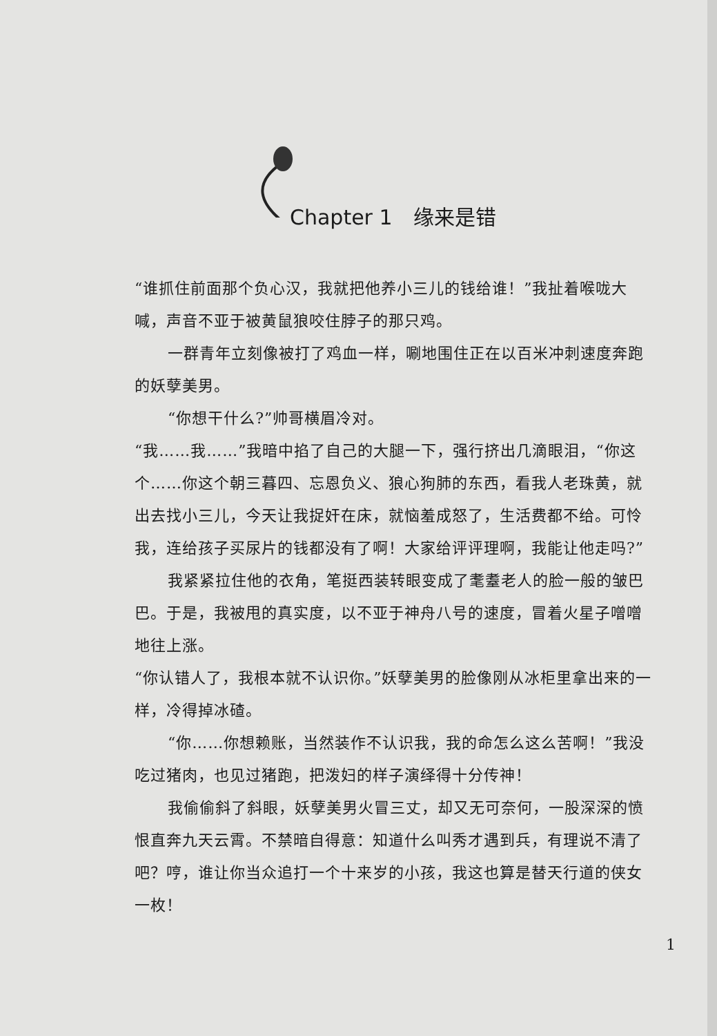Chapter 1 缘来是错
“谁抓住前面那个负心汉，我就把他养小三儿的钱给谁！”我扯着喉咙大喊，声音不亚于被黄鼠狼咬住脖子的那只鸡。
一群青年立刻像被打了鸡血一样，唰地围住正在以百米冲刺速度奔跑的妖孽美男。
“你想干什么?”帅哥横眉冷对。
“我……我……”我暗中掐了自己的大腿一下，强行挤出几滴眼泪，“你这个……你这个朝三暮四、忘恩负义、狼心狗肺的东西，看我人老珠黄，就出去找小三儿，今天让我捉奸在床，就恼羞成怒了，生活费都不给。可怜我，连给孩子买尿片的钱都没有了啊！大家给评评理啊，我能让他走吗?”
我紧紧拉住他的衣角，笔挺西装转眼变成了耄耋老人的脸一般的皱巴巴。于是，我被甩的真实度，以不亚于神舟八号的速度，冒着火星子噌噌地往上涨。
“你认错人了，我根本就不认识你。”妖孽美男的脸像刚从冰柜里拿出来的一样，冷得掉冰碴。
“你……你想赖账，当然装作不认识我，我的命怎么这么苦啊！”我没吃过猪肉，也见过猪跑，把泼妇的样子演绎得十分传神！
我偷偷斜了斜眼，妖孽美男火冒三丈，却又无可奈何，一股深深的愤恨直奔九天云霄。不禁暗自得意：知道什么叫秀才遇到兵，有理说不清了吧？哼，谁让你当众追打一个十来岁的小孩，我这也算是替天行道的侠女一枚！
1